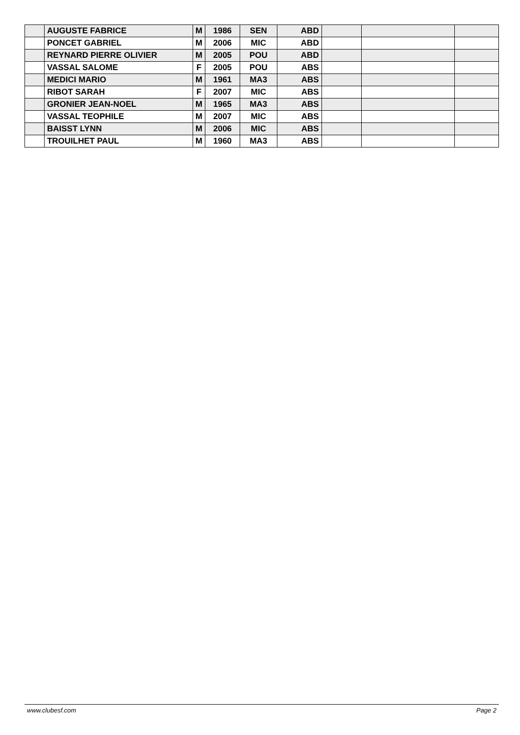| | AUGUSTE FABRICE | M | 1986 | SEN | ABD | | | |
| | PONCET GABRIEL | M | 2006 | MIC | ABD | | | |
| | REYNARD PIERRE OLIVIER | M | 2005 | POU | ABD | | | |
| | VASSAL SALOME | F | 2005 | POU | ABS | | | |
| | MEDICI MARIO | M | 1961 | MA3 | ABS | | | |
| | RIBOT SARAH | F | 2007 | MIC | ABS | | | |
| | GRONIER JEAN-NOEL | M | 1965 | MA3 | ABS | | | |
| | VASSAL TEOPHILE | M | 2007 | MIC | ABS | | | |
| | BAISST LYNN | M | 2006 | MIC | ABS | | | |
| | TROUILHET PAUL | M | 1960 | MA3 | ABS | | | |
www.clubesf.com Page 2